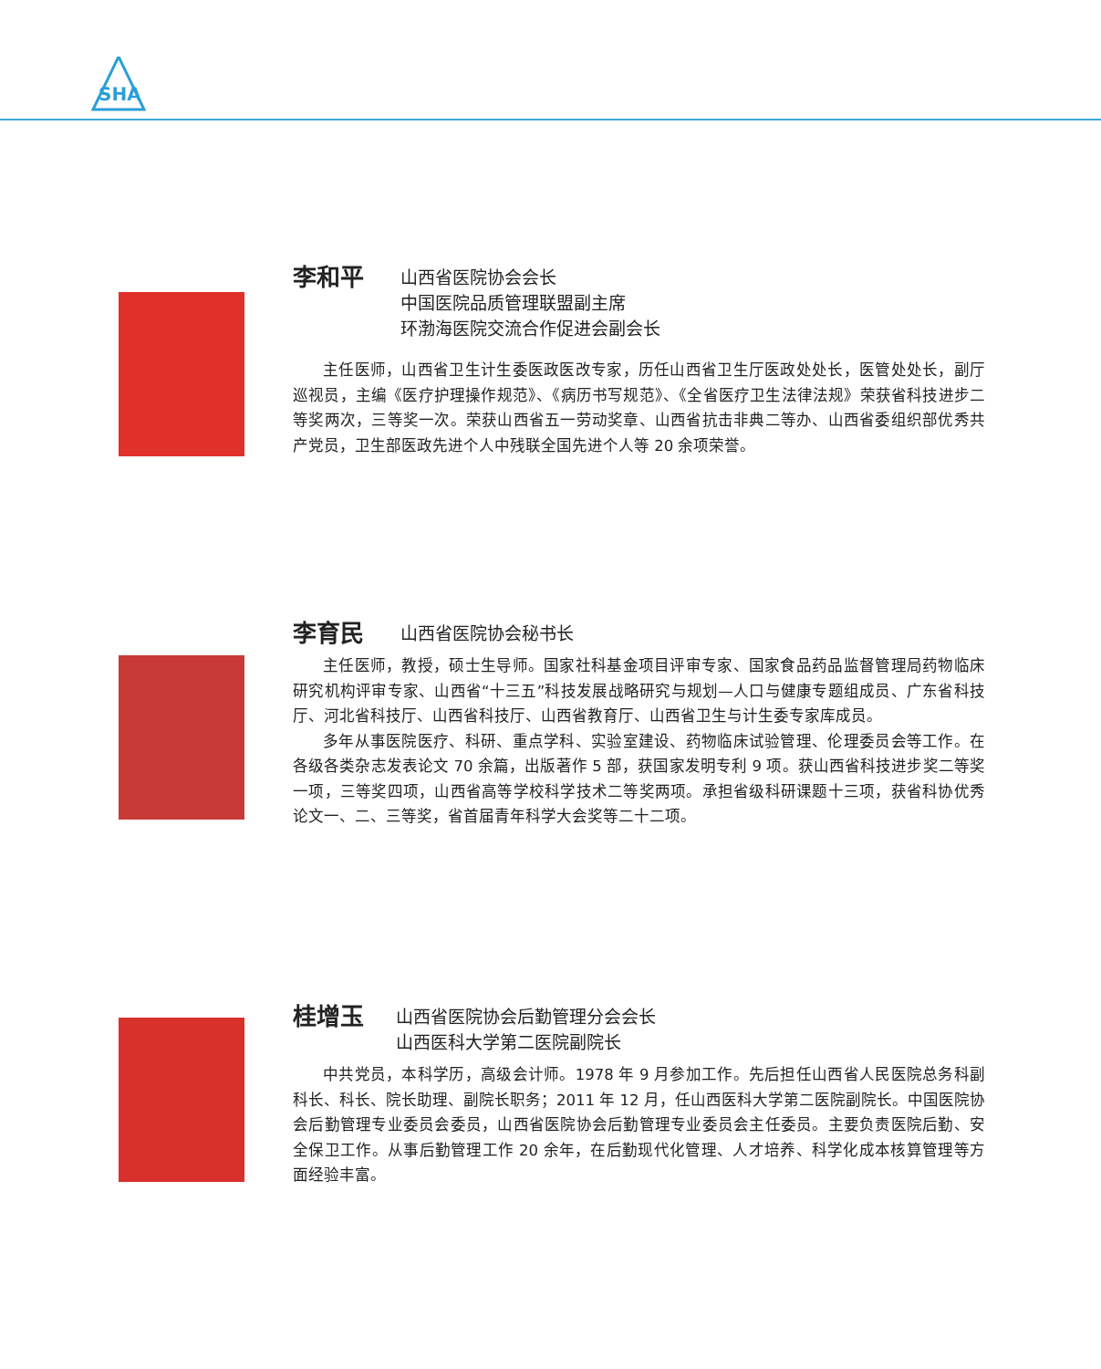SHA
李和平
山西省医院协会会长
中国医院品质管理联盟副主席
环渤海医院交流合作促进会副会长
主任医师，山西省卫生计生委医政医改专家，历任山西省卫生厅医政处处长，医管处处长，副厅巡视员，主编《医疗护理操作规范》、《病历书写规范》、《全省医疗卫生法律法规》荣获省科技进步二等奖两次，三等奖一次。荣获山西省五一劳动奖章、山西省抗击非典二等办、山西省委组织部优秀共产党员，卫生部医政先进个人中残联全国先进个人等 20 余项荣誉。
李育民
山西省医院协会秘书长
主任医师，教授，硕士生导师。国家社科基金项目评审专家、国家食品药品监督管理局药物临床研究机构评审专家、山西省“十三五”科技发展战略研究与规划—人口与健康专题组成员、广东省科技厅、河北省科技厅、山西省科技厅、山西省教育厅、山西省卫生与计生委专家库成员。
多年从事医院医疗、科研、重点学科、实验室建设、药物临床试验管理、伦理委员会等工作。在各级各类杂志发表论文 70 余篇，出版著作 5 部，获国家发明专利 9 项。获山西省科技进步奖二等奖一项，三等奖四项，山西省高等学校科学技术二等奖两项。承担省级科研课题十三项，获省科协优秀论文一、二、三等奖，省首届青年科学大会奖等二十二项。
桂增玉
山西省医院协会后勤管理分会会长
山西医科大学第二医院副院长
中共党员，本科学历，高级会计师。1978 年 9 月参加工作。先后担任山西省人民医院总务科副科长、科长、院长助理、副院长职务；2011 年 12 月，任山西医科大学第二医院副院长。中国医院协会后勤管理专业委员会委员，山西省医院协会后勤管理专业委员会主任委员。主要负责医院后勤、安全保卫工作。从事后勤管理工作 20 余年，在后勤现代化管理、人才培养、科学化成本核算管理等方面经验丰富。